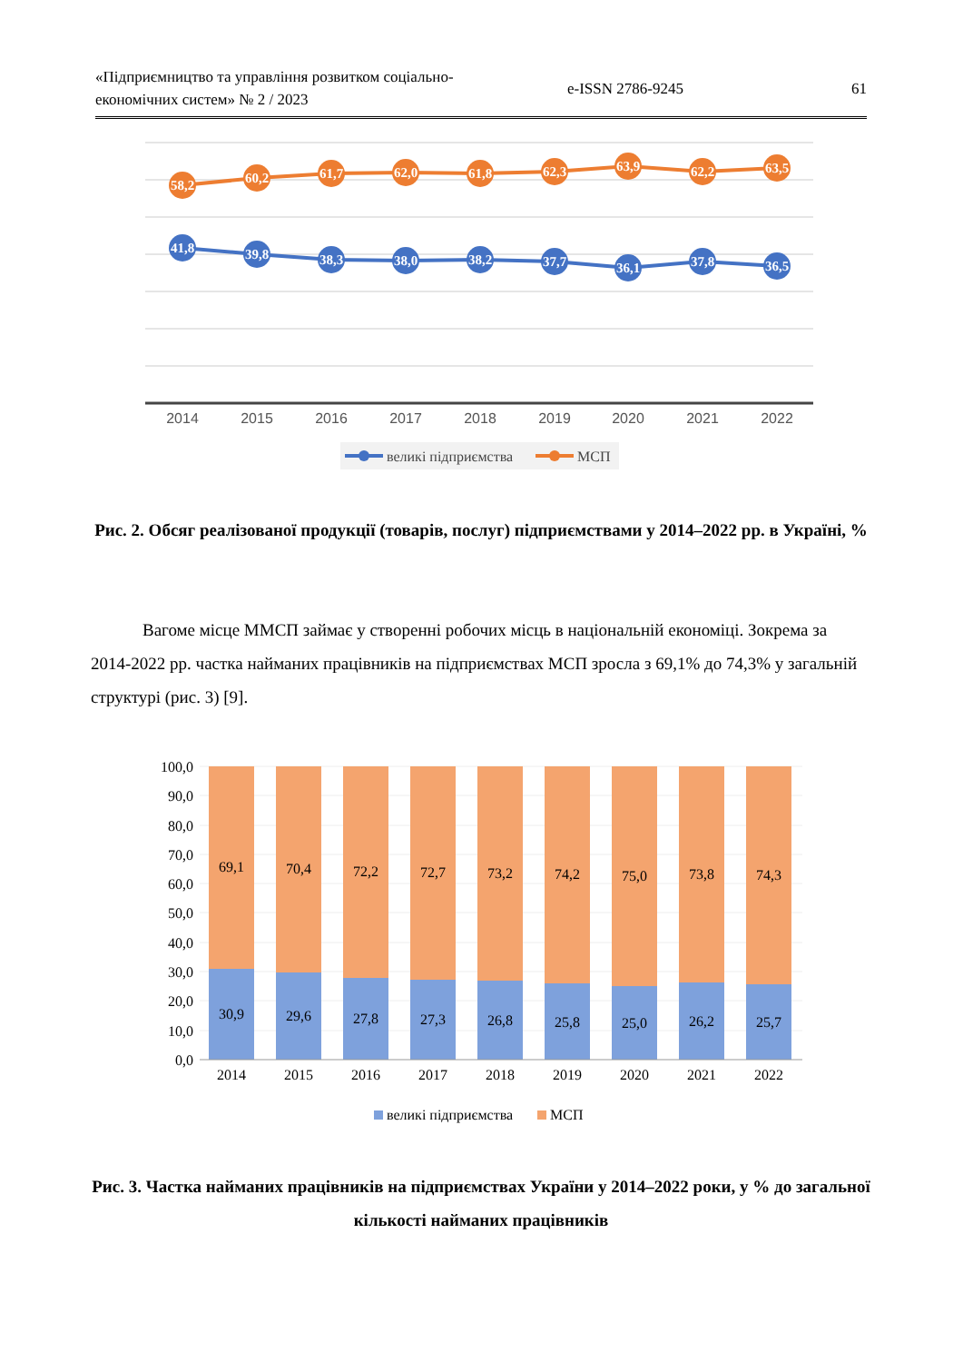«Підприємництво та управління розвитком соціально-економічних систем» № 2 / 2023
e-ISSN 2786-9245 61
58,2
60,2
61,7
62,0
61,8
62,3
63,9
62,2
63,5
41,8
39,8
38,3
38,0
38,2
37,7
36,1
37,8
36,5
2014
2015
2016
2017
2018
2019
2020
2021
2022
великі підприємства
МСП
Рис. 2. Обсяг реалізованої продукції (товарів, послуг) підприємствами у 2014–2022 рр. в Україні, %
Вагоме місце ММСП займає у створенні робочих місць в національній економіці. Зокрема за 2014-2022 рр. частка найманих працівників на підприємствах МСП зросла з 69,1% до 74,3% у загальній структурі (рис. 3) [9].
100,0
90,0
80,0
70,0
60,0
50,0
40,0
30,0
20,0
10,0
0,0
69,1
70,4
72,2
72,7
73,2
74,2
75,0
73,8
74,3
30,9
29,6
27,8
27,3
26,8
25,8
25,0
26,2
25,7
2014
2015
2016
2017
2018
2019
2020
2021
2022
великі підприємства
МСП
Рис. 3. Частка найманих працівників на підприємствах України у 2014–2022 роки, у % до загальної кількості найманих працівників